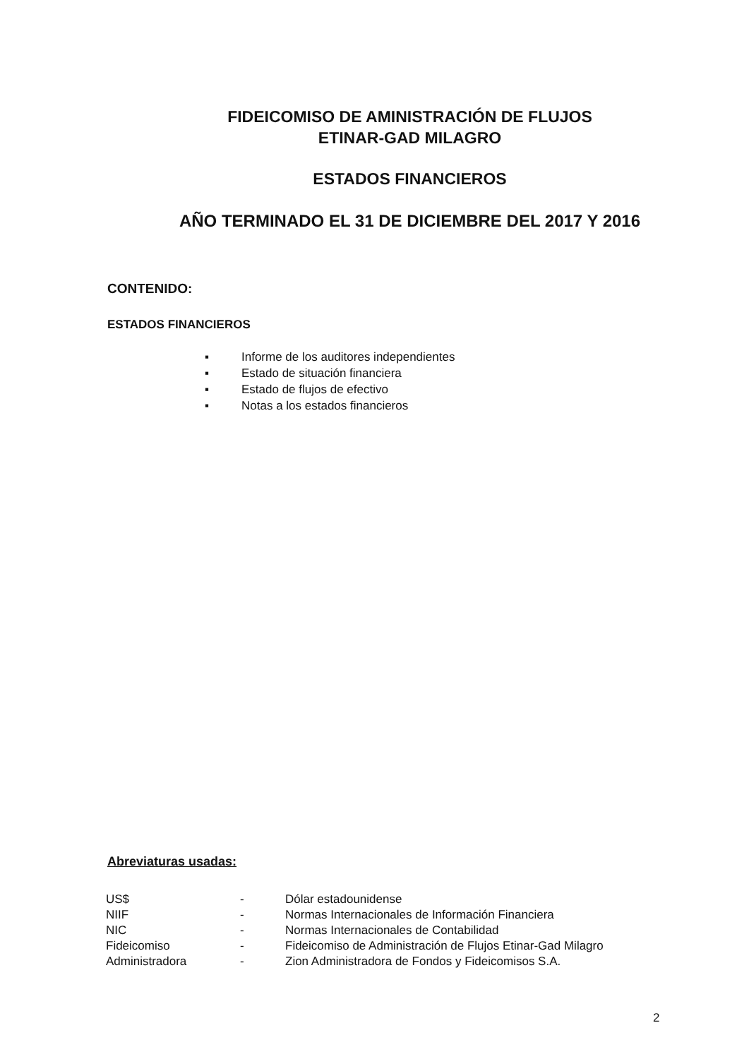FIDEICOMISO DE AMINISTRACIÓN DE FLUJOS
ETINAR-GAD MILAGRO
ESTADOS FINANCIEROS
AÑO TERMINADO EL 31 DE DICIEMBRE DEL 2017 Y 2016
CONTENIDO:
ESTADOS FINANCIEROS
▪ Informe de los auditores independientes
▪ Estado de situación financiera
▪ Estado de flujos de efectivo
▪ Notas a los estados financieros
Abreviaturas usadas:
| US$ | - | Dólar estadounidense |
| NIIF | - | Normas Internacionales de Información Financiera |
| NIC | - | Normas Internacionales de Contabilidad |
| Fideicomiso | - | Fideicomiso de Administración de Flujos Etinar-Gad Milagro |
| Administradora | - | Zion Administradora de Fondos y Fideicomisos S.A. |
2